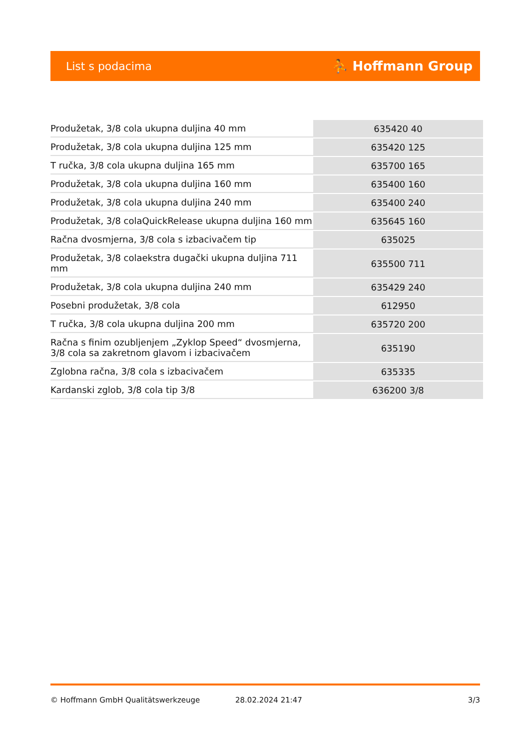List s podacima ⛹ Hoffmann Group
| Produžetak, 3/8 cola ukupna duljina 40 mm | 635420 40 |
| Produžetak, 3/8 cola ukupna duljina 125 mm | 635420 125 |
| T ručka, 3/8 cola ukupna duljina 165 mm | 635700 165 |
| Produžetak, 3/8 cola ukupna duljina 160 mm | 635400 160 |
| Produžetak, 3/8 cola ukupna duljina 240 mm | 635400 240 |
| Produžetak, 3/8 colaQuickRelease ukupna duljina 160 mm | 635645 160 |
| Račna dvosmjerna, 3/8 cola s izbacivačem tip | 635025 |
| Produžetak, 3/8 colaekstra dugački ukupna duljina 711 mm | 635500 711 |
| Produžetak, 3/8 cola ukupna duljina 240 mm | 635429 240 |
| Posebni produžetak, 3/8 cola | 612950 |
| T ručka, 3/8 cola ukupna duljina 200 mm | 635720 200 |
| Račna s finim ozubljenjem „Zyklop Speed“ dvosmjerna, 3/8 cola sa zakretnom glavom i izbacivačem | 635190 |
| Zglobna račna, 3/8 cola s izbacivačem | 635335 |
| Kardanski zglob, 3/8 cola tip 3/8 | 636200 3/8 |
© Hoffmann GmbH Qualitätswerkzeuge 28.02.2024 21:47 3/3